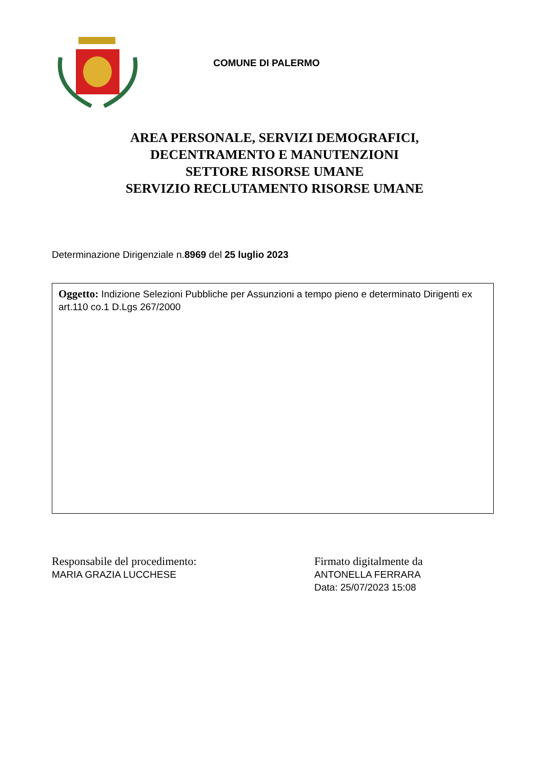COMUNE DI PALERMO
AREA PERSONALE, SERVIZI DEMOGRAFICI,
DECENTRAMENTO E MANUTENZIONI
SETTORE RISORSE UMANE
SERVIZIO RECLUTAMENTO RISORSE UMANE
Determinazione Dirigenziale n.8969 del 25 luglio 2023
Oggetto: Indizione Selezioni Pubbliche per Assunzioni a tempo pieno e determinato Dirigenti ex art.110 co.1 D.Lgs 267/2000
Responsabile del procedimento:
MARIA GRAZIA LUCCHESE
Firmato digitalmente da
ANTONELLA FERRARA
Data: 25/07/2023 15:08